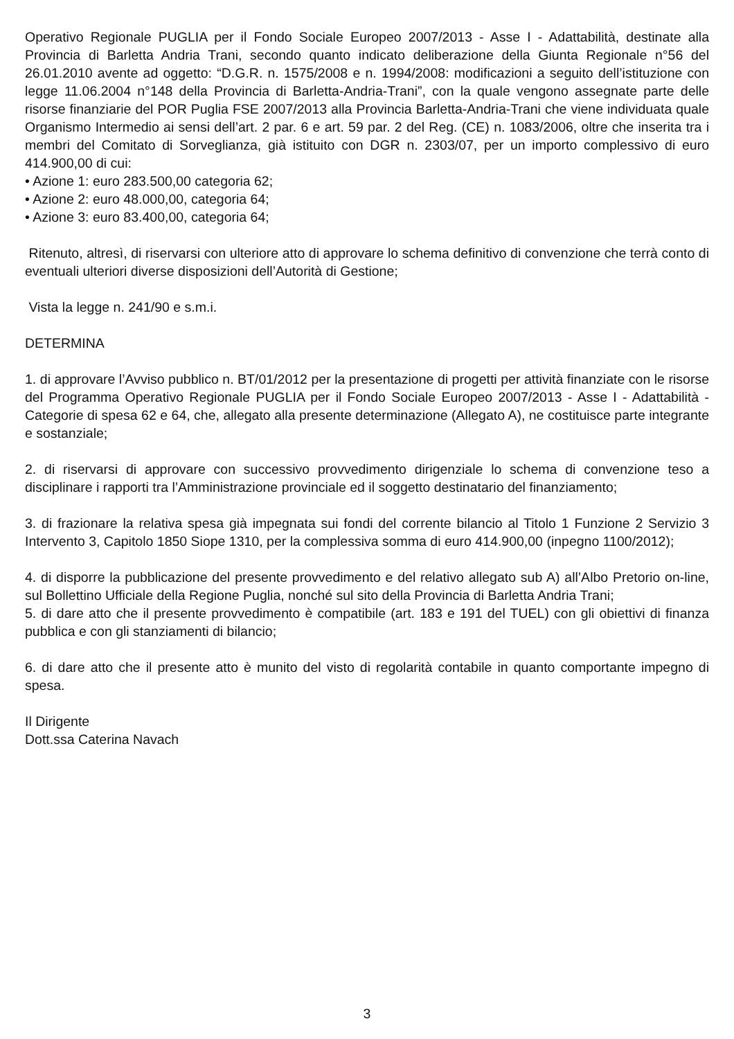Operativo Regionale PUGLIA per il Fondo Sociale Europeo 2007/2013 - Asse I - Adattabilità, destinate alla Provincia di Barletta Andria Trani, secondo quanto indicato deliberazione della Giunta Regionale n°56 del 26.01.2010 avente ad oggetto: “D.G.R. n. 1575/2008 e n. 1994/2008: modificazioni a seguito dell’istituzione con legge 11.06.2004 n°148 della Provincia di Barletta-Andria-Trani”, con la quale vengono assegnate parte delle risorse finanziarie del POR Puglia FSE 2007/2013 alla Provincia Barletta-Andria-Trani che viene individuata quale Organismo Intermedio ai sensi dell’art. 2 par. 6 e art. 59 par. 2 del Reg. (CE) n. 1083/2006, oltre che inserita tra i membri del Comitato di Sorveglianza, già istituito con DGR n. 2303/07, per un importo complessivo di euro 414.900,00 di cui:
• Azione 1: euro 283.500,00 categoria 62;
• Azione 2: euro 48.000,00, categoria 64;
• Azione 3: euro 83.400,00, categoria 64;
Ritenuto, altresì, di riservarsi con ulteriore atto di approvare lo schema definitivo di convenzione che terrà conto di eventuali ulteriori diverse disposizioni dell’Autorità di Gestione;
Vista la legge n. 241/90 e s.m.i.
DETERMINA
1. di approvare l’Avviso pubblico n. BT/01/2012 per la presentazione di progetti per attività finanziate con le risorse del Programma Operativo Regionale PUGLIA per il Fondo Sociale Europeo 2007/2013 - Asse I - Adattabilità - Categorie di spesa 62 e 64, che, allegato alla presente determinazione (Allegato A), ne costituisce parte integrante e sostanziale;
2. di riservarsi di approvare con successivo provvedimento dirigenziale lo schema di convenzione teso a disciplinare i rapporti tra l’Amministrazione provinciale ed il soggetto destinatario del finanziamento;
3. di frazionare la relativa spesa già impegnata sui fondi del corrente bilancio al Titolo 1 Funzione 2 Servizio 3 Intervento 3, Capitolo 1850 Siope 1310, per la complessiva somma di euro 414.900,00 (inpegno 1100/2012);
4. di disporre la pubblicazione del presente provvedimento e del relativo allegato sub A) all’Albo Pretorio on-line, sul Bollettino Ufficiale della Regione Puglia, nonché sul sito della Provincia di Barletta Andria Trani;
5. di dare atto che il presente provvedimento è compatibile (art. 183 e 191 del TUEL) con gli obiettivi di finanza pubblica e con gli stanziamenti di bilancio;
6. di dare atto che il presente atto è munito del visto di regolarità contabile in quanto comportante impegno di spesa.
Il Dirigente
Dott.ssa Caterina Navach
3